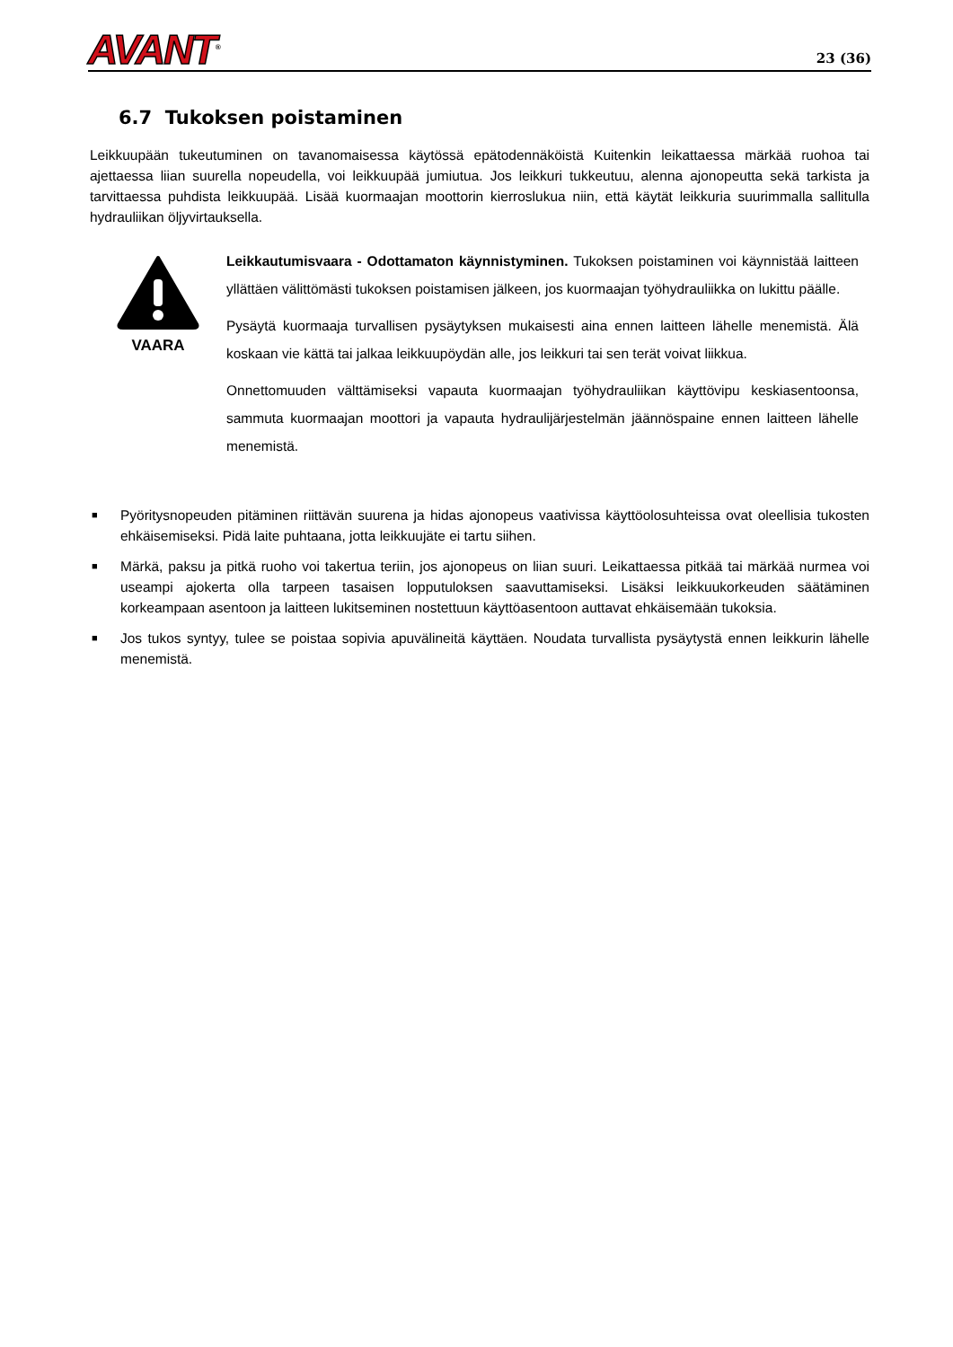AVANT<sup>®</sup>
23 (36)
6.7 Tukoksen poistaminen
Leikkuupään tukeutuminen on tavanomaisessa käytössä epätodennäköistä Kuitenkin leikattaessa märkää ruohoa tai ajettaessa liian suurella nopeudella, voi leikkuupää jumiutua. Jos leikkuri tukkeutuu, alenna ajonopeutta sekä tarkista ja tarvittaessa puhdista leikkuupää. Lisää kuormaajan moottorin kierroslukua niin, että käytät leikkuria suurimmalla sallitulla hydrauliikan öljyvirtauksella.
VAARA
Leikkautumisvaara - Odottamaton käynnistyminen. Tukoksen poistaminen voi käynnistää laitteen yllättäen välittömästi tukoksen poistamisen jälkeen, jos kuormaajan työhydrauliikka on lukittu päälle.
Pysäytä kuormaaja turvallisen pysäytyksen mukaisesti aina ennen laitteen lähelle menemistä. Älä koskaan vie kättä tai jalkaa leikkuupöydän alle, jos leikkuri tai sen terät voivat liikkua.
Onnettomuuden välttämiseksi vapauta kuormaajan työhydrauliikan käyttövipu keskiasentoonsa, sammuta kuormaajan moottori ja vapauta hydraulijärjestelmän jäännöspaine ennen laitteen lähelle menemistä.
■
Pyöritysnopeuden pitäminen riittävän suurena ja hidas ajonopeus vaativissa käyttöolosuhteissa ovat oleellisia tukosten ehkäisemiseksi. Pidä laite puhtaana, jotta leikkuujäte ei tartu siihen.
■
Märkä, paksu ja pitkä ruoho voi takertua teriin, jos ajonopeus on liian suuri. Leikattaessa pitkää tai märkää nurmea voi useampi ajokerta olla tarpeen tasaisen lopputuloksen saavuttamiseksi. Lisäksi leikkuukorkeuden säätäminen korkeampaan asentoon ja laitteen lukitseminen nostettuun käyttöasentoon auttavat ehkäisemään tukoksia.
■
Jos tukos syntyy, tulee se poistaa sopivia apuvälineitä käyttäen. Noudata turvallista pysäytystä ennen leikkurin lähelle menemistä.